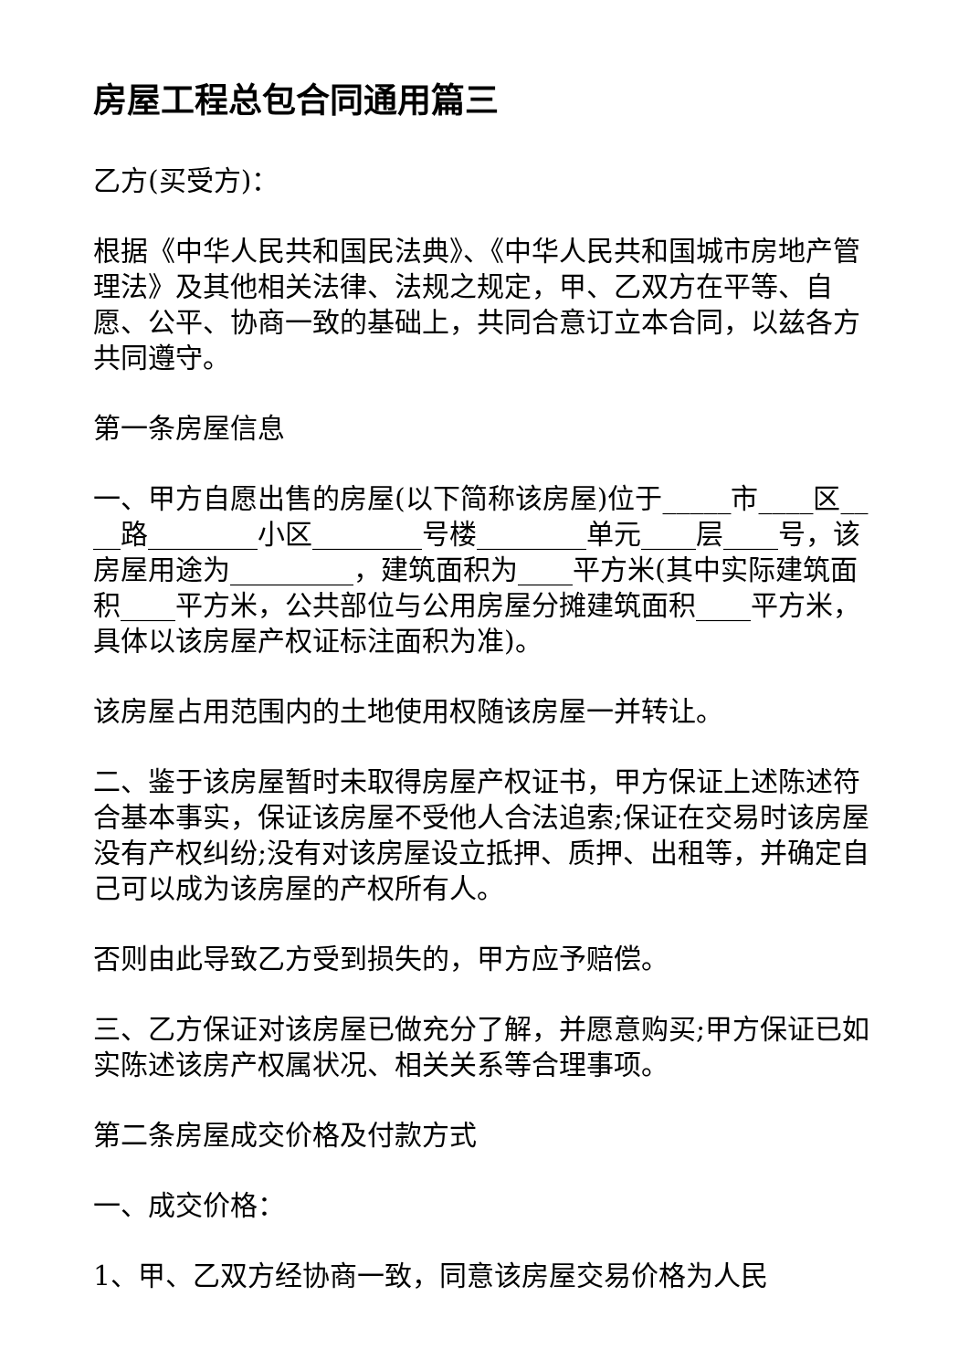房屋工程总包合同通用篇三
乙方(买受方)：
根据《中华人民共和国民法典》、《中华人民共和国城市房地产管理法》及其他相关法律、法规之规定，甲、乙双方在平等、自愿、公平、协商一致的基础上，共同合意订立本合同，以兹各方共同遵守。
第一条房屋信息
一、甲方自愿出售的房屋(以下简称该房屋)位于_____市____区____路________小区________号楼________单元____层____号，该房屋用途为_________，建筑面积为____平方米(其中实际建筑面积____平方米，公共部位与公用房屋分摊建筑面积____平方米，具体以该房屋产权证标注面积为准)。
该房屋占用范围内的土地使用权随该房屋一并转让。
二、鉴于该房屋暂时未取得房屋产权证书，甲方保证上述陈述符合基本事实，保证该房屋不受他人合法追索;保证在交易时该房屋没有产权纠纷;没有对该房屋设立抵押、质押、出租等，并确定自己可以成为该房屋的产权所有人。
否则由此导致乙方受到损失的，甲方应予赔偿。
三、乙方保证对该房屋已做充分了解，并愿意购买;甲方保证已如实陈述该房产权属状况、相关关系等合理事项。
第二条房屋成交价格及付款方式
一、成交价格：
1、甲、乙双方经协商一致，同意该房屋交易价格为人民